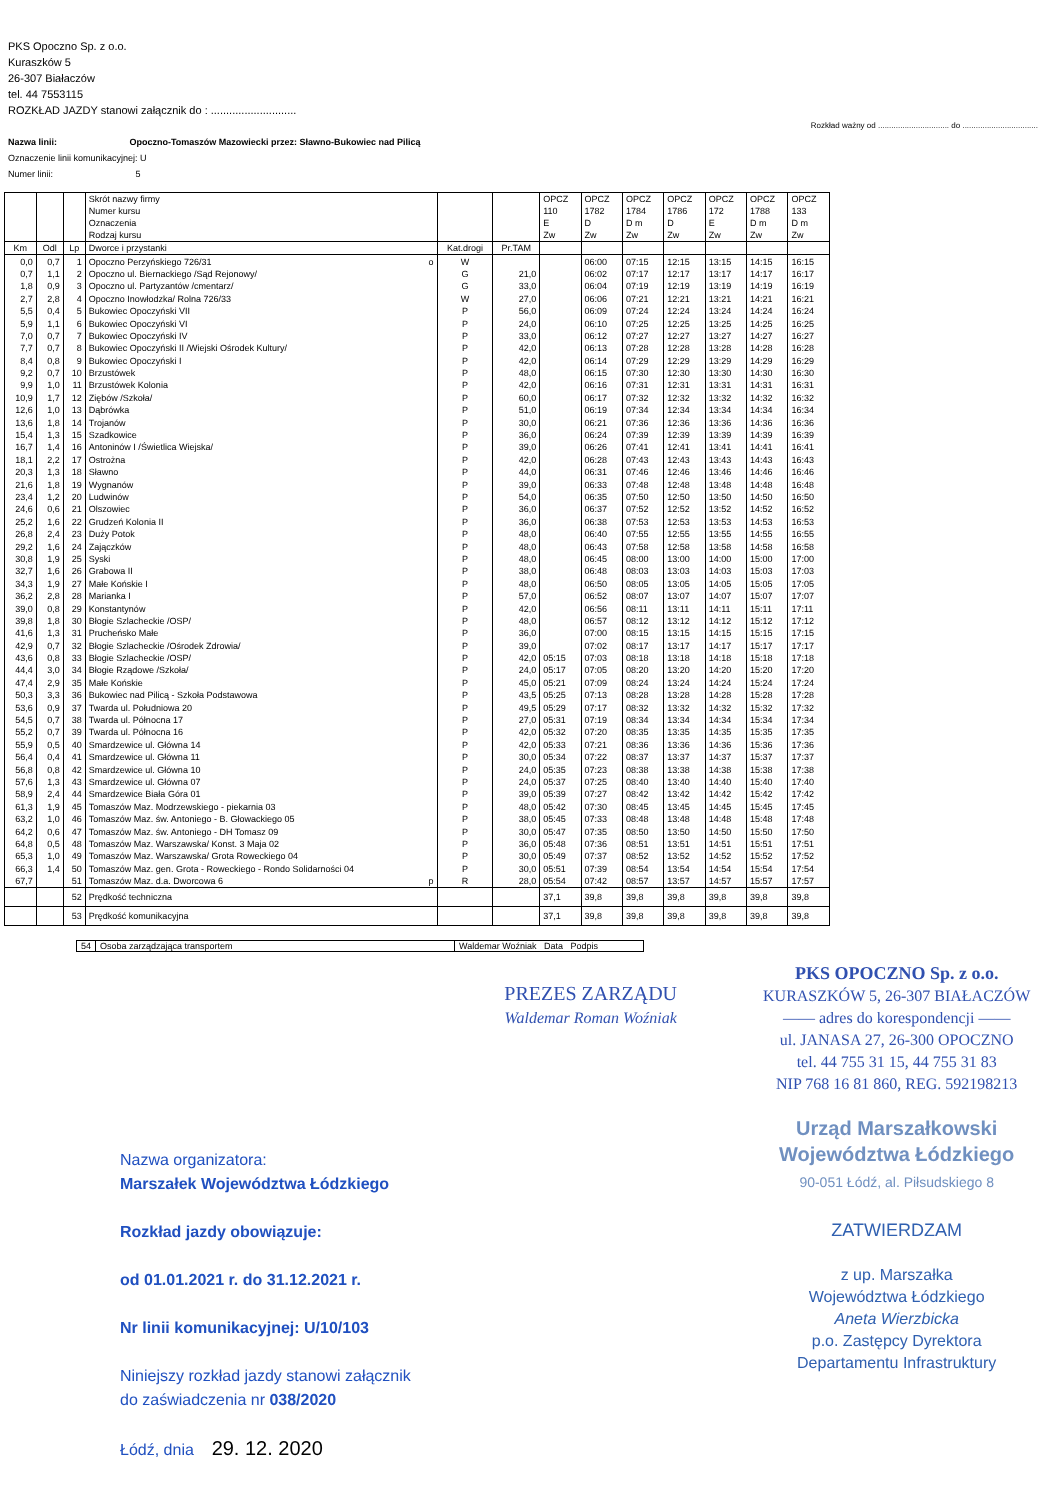PKS Opoczno Sp. z o.o.
Kuraszków 5
26-307 Białaczów
tel. 44 7553115
ROZKŁAD JAZDY stanowi załącznik do : ............................
Rozkład ważny od ................................ do ..................................
Nazwa linii: Opoczno-Tomaszów Mazowiecki przez: Sławno-Bukowiec nad Pilicą
Oznaczenie linii komunikacyjnej: U
Numer linii: 5
| | | | Skrót nazwy firmy Numer kursu Oznaczenia Rodzaj kursu | | | OPCZ 110 E Zw | OPCZ 1782 D Zw | OPCZ 1784 D m Zw | OPCZ 1786 D Zw | OPCZ 172 E Zw | OPCZ 1788 D m Zw | OPCZ 133 D m Zw |
| --- | --- | --- | --- | --- | --- | --- | --- | --- | --- | --- | --- | --- |
| Km | Odl | Lp | Dworce i przystanki | Kat.drogi | Pr.TAM | | | | | | | |
| 0,0 | 0,7 | 1 | Opoczno Perzyńskiego 726/31 o | W | | | 06:00 | 07:15 | 12:15 | 13:15 | 14:15 | 16:15 |
| 0,7 | 1,1 | 2 | Opoczno ul. Biernackiego /Sąd Rejonowy/ | G | 21,0 | | 06:02 | 07:17 | 12:17 | 13:17 | 14:17 | 16:17 |
| 1,8 | 0,9 | 3 | Opoczno ul. Partyzantów /cmentarz/ | G | 33,0 | | 06:04 | 07:19 | 12:19 | 13:19 | 14:19 | 16:19 |
| 2,7 | 2,8 | 4 | Opoczno Inowłodzka/ Rolna 726/33 | W | 27,0 | | 06:06 | 07:21 | 12:21 | 13:21 | 14:21 | 16:21 |
| 5,5 | 0,4 | 5 | Bukowiec Opoczyński VII | P | 56,0 | | 06:09 | 07:24 | 12:24 | 13:24 | 14:24 | 16:24 |
| 5,9 | 1,1 | 6 | Bukowiec Opoczyński VI | P | 24,0 | | 06:10 | 07:25 | 12:25 | 13:25 | 14:25 | 16:25 |
| 7,0 | 0,7 | 7 | Bukowiec Opoczyński IV | P | 33,0 | | 06:12 | 07:27 | 12:27 | 13:27 | 14:27 | 16:27 |
| 7,7 | 0,7 | 8 | Bukowiec Opoczyński II /Wiejski Ośrodek Kultury/ | P | 42,0 | | 06:13 | 07:28 | 12:28 | 13:28 | 14:28 | 16:28 |
| 8,4 | 0,8 | 9 | Bukowiec Opoczyński I | P | 42,0 | | 06:14 | 07:29 | 12:29 | 13:29 | 14:29 | 16:29 |
| 9,2 | 0,7 | 10 | Brzustówek | P | 48,0 | | 06:15 | 07:30 | 12:30 | 13:30 | 14:30 | 16:30 |
| 9,9 | 1,0 | 11 | Brzustówek Kolonia | P | 42,0 | | 06:16 | 07:31 | 12:31 | 13:31 | 14:31 | 16:31 |
| 10,9 | 1,7 | 12 | Ziębów /Szkoła/ | P | 60,0 | | 06:17 | 07:32 | 12:32 | 13:32 | 14:32 | 16:32 |
| 12,6 | 1,0 | 13 | Dąbrówka | P | 51,0 | | 06:19 | 07:34 | 12:34 | 13:34 | 14:34 | 16:34 |
| 13,6 | 1,8 | 14 | Trojanów | P | 30,0 | | 06:21 | 07:36 | 12:36 | 13:36 | 14:36 | 16:36 |
| 15,4 | 1,3 | 15 | Szadkowice | P | 36,0 | | 06:24 | 07:39 | 12:39 | 13:39 | 14:39 | 16:39 |
| 16,7 | 1,4 | 16 | Antoninów I /Świetlica Wiejska/ | P | 39,0 | | 06:26 | 07:41 | 12:41 | 13:41 | 14:41 | 16:41 |
| 18,1 | 2,2 | 17 | Ostrożna | P | 42,0 | | 06:28 | 07:43 | 12:43 | 13:43 | 14:43 | 16:43 |
| 20,3 | 1,3 | 18 | Sławno | P | 44,0 | | 06:31 | 07:46 | 12:46 | 13:46 | 14:46 | 16:46 |
| 21,6 | 1,8 | 19 | Wygnanów | P | 39,0 | | 06:33 | 07:48 | 12:48 | 13:48 | 14:48 | 16:48 |
| 23,4 | 1,2 | 20 | Ludwinów | P | 54,0 | | 06:35 | 07:50 | 12:50 | 13:50 | 14:50 | 16:50 |
| 24,6 | 0,6 | 21 | Olszowiec | P | 36,0 | | 06:37 | 07:52 | 12:52 | 13:52 | 14:52 | 16:52 |
| 25,2 | 1,6 | 22 | Grudzeń Kolonia II | P | 36,0 | | 06:38 | 07:53 | 12:53 | 13:53 | 14:53 | 16:53 |
| 26,8 | 2,4 | 23 | Duży Potok | P | 48,0 | | 06:40 | 07:55 | 12:55 | 13:55 | 14:55 | 16:55 |
| 29,2 | 1,6 | 24 | Zajączków | P | 48,0 | | 06:43 | 07:58 | 12:58 | 13:58 | 14:58 | 16:58 |
| 30,8 | 1,9 | 25 | Syski | P | 48,0 | | 06:45 | 08:00 | 13:00 | 14:00 | 15:00 | 17:00 |
| 32,7 | 1,6 | 26 | Grabowa II | P | 38,0 | | 06:48 | 08:03 | 13:03 | 14:03 | 15:03 | 17:03 |
| 34,3 | 1,9 | 27 | Małe Końskie I | P | 48,0 | | 06:50 | 08:05 | 13:05 | 14:05 | 15:05 | 17:05 |
| 36,2 | 2,8 | 28 | Marianka I | P | 57,0 | | 06:52 | 08:07 | 13:07 | 14:07 | 15:07 | 17:07 |
| 39,0 | 0,8 | 29 | Konstantynów | P | 42,0 | | 06:56 | 08:11 | 13:11 | 14:11 | 15:11 | 17:11 |
| 39,8 | 1,8 | 30 | Błogie Szlacheckie /OSP/ | P | 48,0 | | 06:57 | 08:12 | 13:12 | 14:12 | 15:12 | 17:12 |
| 41,6 | 1,3 | 31 | Prucheńsko Małe | P | 36,0 | | 07:00 | 08:15 | 13:15 | 14:15 | 15:15 | 17:15 |
| 42,9 | 0,7 | 32 | Błogie Szlacheckie /Ośrodek Zdrowia/ | P | 39,0 | | 07:02 | 08:17 | 13:17 | 14:17 | 15:17 | 17:17 |
| 43,6 | 0,8 | 33 | Błogie Szlacheckie /OSP/ | P | 42,0 | 05:15 | 07:03 | 08:18 | 13:18 | 14:18 | 15:18 | 17:18 |
| 44,4 | 3,0 | 34 | Błogie Rządowe /Szkoła/ | P | 24,0 | 05:17 | 07:05 | 08:20 | 13:20 | 14:20 | 15:20 | 17:20 |
| 47,4 | 2,9 | 35 | Małe Końskie | P | 45,0 | 05:21 | 07:09 | 08:24 | 13:24 | 14:24 | 15:24 | 17:24 |
| 50,3 | 3,3 | 36 | Bukowiec nad Pilicą - Szkoła Podstawowa | P | 43,5 | 05:25 | 07:13 | 08:28 | 13:28 | 14:28 | 15:28 | 17:28 |
| 53,6 | 0,9 | 37 | Twarda ul. Południowa 20 | P | 49,5 | 05:29 | 07:17 | 08:32 | 13:32 | 14:32 | 15:32 | 17:32 |
| 54,5 | 0,7 | 38 | Twarda ul. Północna 17 | P | 27,0 | 05:31 | 07:19 | 08:34 | 13:34 | 14:34 | 15:34 | 17:34 |
| 55,2 | 0,7 | 39 | Twarda ul. Północna 16 | P | 42,0 | 05:32 | 07:20 | 08:35 | 13:35 | 14:35 | 15:35 | 17:35 |
| 55,9 | 0,5 | 40 | Smardzewice ul. Główna 14 | P | 42,0 | 05:33 | 07:21 | 08:36 | 13:36 | 14:36 | 15:36 | 17:36 |
| 56,4 | 0,4 | 41 | Smardzewice ul. Główna 11 | P | 30,0 | 05:34 | 07:22 | 08:37 | 13:37 | 14:37 | 15:37 | 17:37 |
| 56,8 | 0,8 | 42 | Smardzewice ul. Główna 10 | P | 24,0 | 05:35 | 07:23 | 08:38 | 13:38 | 14:38 | 15:38 | 17:38 |
| 57,6 | 1,3 | 43 | Smardzewice ul. Główna 07 | P | 24,0 | 05:37 | 07:25 | 08:40 | 13:40 | 14:40 | 15:40 | 17:40 |
| 58,9 | 2,4 | 44 | Smardzewice Biała Góra 01 | P | 39,0 | 05:39 | 07:27 | 08:42 | 13:42 | 14:42 | 15:42 | 17:42 |
| 61,3 | 1,9 | 45 | Tomaszów Maz. Modrzewskiego - piekarnia 03 | P | 48,0 | 05:42 | 07:30 | 08:45 | 13:45 | 14:45 | 15:45 | 17:45 |
| 63,2 | 1,0 | 46 | Tomaszów Maz. św. Antoniego - B. Głowackiego 05 | P | 38,0 | 05:45 | 07:33 | 08:48 | 13:48 | 14:48 | 15:48 | 17:48 |
| 64,2 | 0,6 | 47 | Tomaszów Maz. św. Antoniego - DH Tomasz 09 | P | 30,0 | 05:47 | 07:35 | 08:50 | 13:50 | 14:50 | 15:50 | 17:50 |
| 64,8 | 0,5 | 48 | Tomaszów Maz. Warszawska/ Konst. 3 Maja 02 | P | 36,0 | 05:48 | 07:36 | 08:51 | 13:51 | 14:51 | 15:51 | 17:51 |
| 65,3 | 1,0 | 49 | Tomaszów Maz. Warszawska/ Grota Roweckiego 04 | P | 30,0 | 05:49 | 07:37 | 08:52 | 13:52 | 14:52 | 15:52 | 17:52 |
| 66,3 | 1,4 | 50 | Tomaszów Maz. gen. Grota - Roweckiego - Rondo Solidarności 04 | P | 30,0 | 05:51 | 07:39 | 08:54 | 13:54 | 14:54 | 15:54 | 17:54 |
| 67,7 | | 51 | Tomaszów Maz. d.a. Dworcowa 6 p | R | 28,0 | 05:54 | 07:42 | 08:57 | 13:57 | 14:57 | 15:57 | 17:57 |
| | | 52 | Prędkość techniczna | | | 37,1 | 39,8 | 39,8 | 39,8 | 39,8 | 39,8 | 39,8 |
| | | 53 | Prędkość komunikacyjna | | | 37,1 | 39,8 | 39,8 | 39,8 | 39,8 | 39,8 | 39,8 |
| 54 | Osoba zarządzająca transportem | Waldemar Woźniak Data Podpis |
PREZES ZARZĄDU
Waldemar Roman Woźniak
Nazwa organizatora:
Marszałek Województwa Łódzkiego
Rozkład jazdy obowiązuje:
od 01.01.2021 r. do 31.12.2021 r.
Nr linii komunikacyjnej: U/10/103
Niniejszy rozkład jazdy stanowi załącznik
do zaświadczenia nr 038/2020
Łódź, dnia 29. 12. 2020
PKS OPOCZNO Sp. z o.o.
KURASZKÓW 5, 26-307 BIAŁACZÓW
—— adres do korespondencji ——
ul. JANASA 27, 26-300 OPOCZNO
tel. 44 755 31 15, 44 755 31 83
NIP 768 16 81 860, REG. 592198213
Urząd Marszałkowski
Województwa Łódzkiego
90-051 Łódź, al. Piłsudskiego 8
ZATWIERDZAM
z up. Marszałka
Województwa Łódzkiego
Aneta Wierzbicka
p.o. Zastępcy Dyrektora
Departamentu Infrastruktury